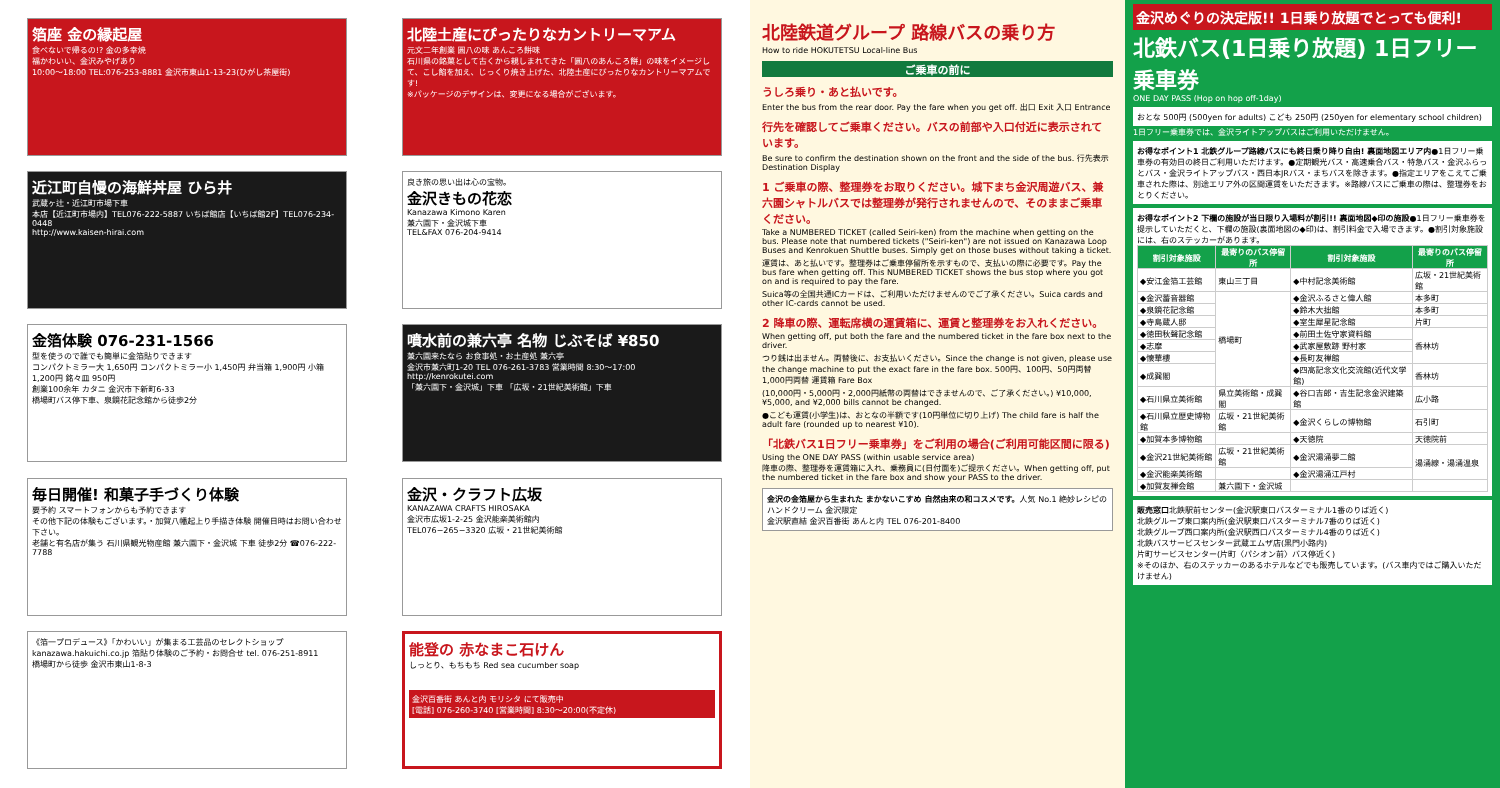箔座 金の縁起屋
食べないで帰るの!? 金の多幸焼
福かわいい、金沢みやげあり
10:00〜18:00 TEL:076-253-8881 金沢市東山1-13-23(ひがし茶屋街)
北陸土産にぴったりなカントリーマアム
元文二年創業 圓八の味 あんころ餅味
石川県の銘菓として古くから親しまれてきた「圓八のあんころ餅」の味をイメージして、こし餡を加え、じっくり焼き上げた、北陸土産にぴったりなカントリーマアムです!
※パッケージのデザインは、変更になる場合がございます。
近江町自慢の海鮮丼屋 ひら井
武蔵ヶ辻・近江町市場下車
本店【近江町市場内】TEL076-222-5887 いちば館店【いちば館2F】TEL076-234-0448
http://www.kaisen-hirai.com
良き旅の思い出は心の宝物。
金沢きもの花恋
Kanazawa Kimono Karen
兼六園下・金沢城下車
TEL&FAX 076-204-9414
金箔体験 076-231-1566
型を使うので誰でも簡単に金箔貼りできます
コンパクトミラー大 1,650円 コンパクトミラー小 1,450円 弁当箱 1,900円 小箱 1,200円 銘々皿 950円
創業100余年 カタニ 金沢市下新町6-33
橋場町バス停下車、泉鏡花記念館から徒歩2分
噴水前の兼六亭 名物 じぶそば ¥850
兼六園来たなら お食事処・お土産処 兼六亭
金沢市兼六町1-20 TEL 076-261-3783 営業時間 8:30〜17:00
http://kenrokutei.com
「兼六園下・金沢城」下車 「広坂・21世紀美術館」下車
毎日開催! 和菓子手づくり体験
要予約 スマートフォンからも予約できます
その他下記の体験もございます。・加賀八幡起上り手描き体験 開催日時はお問い合わせ下さい。
老舗と有名店が集う 石川県観光物産館 兼六園下・金沢城 下車 徒歩2分 ☎076-222-7788
金沢・クラフト広坂
KANAZAWA CRAFTS HIROSAKA
金沢市広坂1-2-25 金沢能楽美術館内
TEL076−265−3320 広坂・21世紀美術館
《箔一プロデュース》「かわいい」が集まる工芸品のセレクトショップ
kanazawa.hakuichi.co.jp 箔貼り体験のご予約・お問合せ tel. 076-251-8911
橋場町から徒歩 金沢市東山1-8-3
能登の 赤なまこ石けん
しっとり、もちもち Red sea cucumber soap
金沢百番街 あんと内 モリシタ にて販売中
[電話] 076-260-3740 [営業時間] 8:30〜20:00(不定休)
北陸鉄道グループ 路線バスの乗り方
How to ride HOKUTETSU Local-line Bus
ご乗車の前に
うしろ乗り・あと払いです。
Enter the bus from the rear door. Pay the fare when you get off. 出口 Exit 入口 Entrance
行先を確認してご乗車ください。バスの前部や入口付近に表示されています。
Be sure to confirm the destination shown on the front and the side of the bus. 行先表示 Destination Display
1 ご乗車の際、整理券をお取りください。城下まち金沢周遊バス、兼六園シャトルバスでは整理券が発行されませんので、そのままご乗車ください。
Take a NUMBERED TICKET (called Seiri-ken) from the machine when getting on the bus. Please note that numbered tickets ("Seiri-ken") are not issued on Kanazawa Loop Buses and Kenrokuen Shuttle buses. Simply get on those buses without taking a ticket.
運賃は、あと払いです。整理券はご乗車停留所を示すもので、支払いの際に必要です。Pay the bus fare when getting off. This NUMBERED TICKET shows the bus stop where you got on and is required to pay the fare.
Suica等の全国共通ICカードは、ご利用いただけませんのでご了承ください。Suica cards and other IC-cards cannot be used.
2 降車の際、運転席横の運賃箱に、運賃と整理券をお入れください。
When getting off, put both the fare and the numbered ticket in the fare box next to the driver.
つり銭は出ません。両替後に、お支払いください。Since the change is not given, please use the change machine to put the exact fare in the fare box. 500円、100円、50円両替 1,000円両替 運賃箱 Fare Box
(10,000円・5,000円・2,000円紙幣の両替はできませんので、ご了承ください。) ¥10,000, ¥5,000, and ¥2,000 bills cannot be changed.
●こども運賃(小学生)は、おとなの半額です(10円単位に切り上げ) The child fare is half the adult fare (rounded up to nearest ¥10).
「北鉄バス1日フリー乗車券」をご利用の場合(ご利用可能区間に限る)
Using the ONE DAY PASS (within usable service area)
降車の際、整理券を運賃箱に入れ、乗務員に(日付面を)ご提示ください。When getting off, put the numbered ticket in the fare box and show your PASS to the driver.
金沢の金箔屋から生まれた まかないこすめ 自然由来の和コスメです。人気 No.1 絶妙レシピのハンドクリーム 金沢限定
金沢駅直結 金沢百番街 あんと内 TEL 076-201-8400
金沢めぐりの決定版!! 1日乗り放題でとっても便利!
北鉄バス(1日乗り放題) 1日フリー乗車券
ONE DAY PASS (Hop on hop off-1day)
おとな 500円 (500yen for adults) こども 250円 (250yen for elementary school children)
1日フリー乗車券では、金沢ライトアップバスはご利用いただけません。
お得なポイント1 北鉄グループ路線バスにも終日乗り降り自由! 裏面地図エリア内●1日フリー乗車券の有効日の終日ご利用いただけます。●定期観光バス・高速乗合バス・特急バス・金沢ふらっとバス・金沢ライトアップバス・西日本JRバス・まちバスを除きます。●指定エリアをこえてご乗車された際は、別途エリア外の区間運賃をいただきます。※路線バスにご乗車の際は、整理券をおとりください。
お得なポイント2 下欄の施設が当日限り入場料が割引!! 裏面地図◆印の施設●1日フリー乗車券を提示していただくと、下欄の施設(裏面地図の◆印)は、割引料金で入場できます。●割引対象施設には、右のステッカーがあります。
| 割引対象施設 | 最寄りのバス停留所 | 割引対象施設 | 最寄りのバス停留所 |
| --- | --- | --- | --- |
| ◆安江金箔工芸館 | 東山三丁目 | ◆中村記念美術館 | 広坂・21世紀美術館 |
| ◆金沢蓄音器館 | 橋場町 | ◆金沢ふるさと偉人館 | 本多町 |
| ◆泉鏡花記念館 | | ◆鈴木大拙館 | 本多町 |
| ◆寺島蔵人邸 | | ◆室生犀星記念館 | 片町 |
| ◆徳田秋聲記念館 | | ◆前田土佐守家資料館 | 香林坊 |
| ◆志摩 | | ◆武家屋敷跡 野村家 | |
| ◆懐華樓 | | ◆長町友禅館 | |
| ◆成巽閣 | | ◆四高記念文化交流館(近代文学館) | 香林坊 |
| ◆石川県立美術館 | 県立美術館・成巽閣 | ◆谷口吉郎・吉生記念金沢建築館 | 広小路 |
| ◆石川県立歴史博物館 | 広坂・21世紀美術館 | ◆金沢くらしの博物館 | 石引町 |
| ◆加賀本多博物館 | | ◆天徳院 | 天徳院前 |
| ◆金沢21世紀美術館 | 広坂・21世紀美術館 | ◆金沢湯涌夢二館 | 湯涌線・湯涌温泉 |
| ◆金沢能楽美術館 | | ◆金沢湯涌江戸村 | |
| ◆加賀友禅会館 | 兼六園下・金沢城 | | |
販売窓口北鉄駅前センター(金沢駅東口バスターミナル1番のりば近く)
北鉄グループ東口案内所(金沢駅東口バスターミナル7番のりば近く)
北鉄グループ西口案内所(金沢駅西口バスターミナル4番のりば近く)
北鉄バスサービスセンター武蔵エムザ店(黒門小路内)
片町サービスセンター(片町〈パシオン前〉バス停近く)
※そのほか、右のステッカーのあるホテルなどでも販売しています。(バス車内ではご購入いただけません)